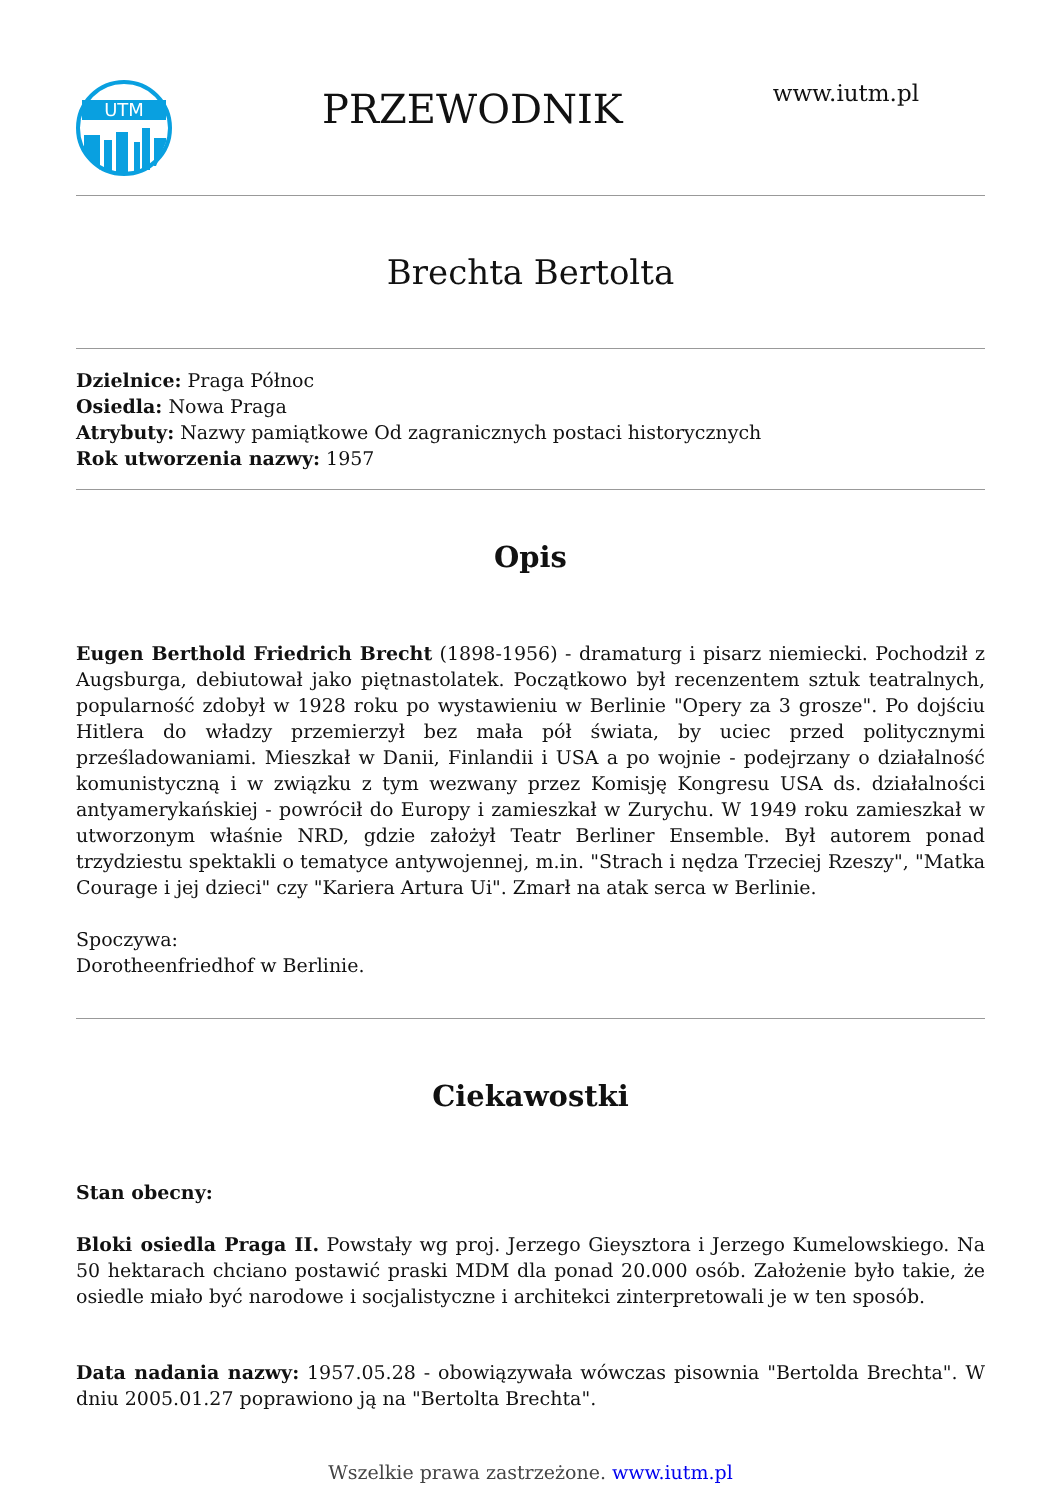UTM
PRZEWODNIK
www.iutm.pl
Brechta Bertolta
Dzielnice: Praga Północ
Osiedla: Nowa Praga
Atrybuty: Nazwy pamiątkowe Od zagranicznych postaci historycznych
Rok utworzenia nazwy: 1957
Opis
Eugen Berthold Friedrich Brecht (1898-1956) - dramaturg i pisarz niemiecki. Pochodził z Augsburga, debiutował jako piętnastolatek. Początkowo był recenzentem sztuk teatralnych, popularność zdobył w 1928 roku po wystawieniu w Berlinie "Opery za 3 grosze". Po dojściu Hitlera do władzy przemierzył bez mała pół świata, by uciec przed politycznymi prześladowaniami. Mieszkał w Danii, Finlandii i USA a po wojnie - podejrzany o działalność komunistyczną i w związku z tym wezwany przez Komisję Kongresu USA ds. działalności antyamerykańskiej - powrócił do Europy i zamieszkał w Zurychu. W 1949 roku zamieszkał w utworzonym właśnie NRD, gdzie założył Teatr Berliner Ensemble. Był autorem ponad trzydziestu spektakli o tematyce antywojennej, m.in. "Strach i nędza Trzeciej Rzeszy", "Matka Courage i jej dzieci" czy "Kariera Artura Ui". Zmarł na atak serca w Berlinie.
Spoczywa:
Dorotheenfriedhof w Berlinie.
Ciekawostki
Stan obecny:
Bloki osiedla Praga II. Powstały wg proj. Jerzego Gieysztora i Jerzego Kumelowskiego. Na 50 hektarach chciano postawić praski MDM dla ponad 20.000 osób. Założenie było takie, że osiedle miało być narodowe i socjalistyczne i architekci zinterpretowali je w ten sposób.
Data nadania nazwy: 1957.05.28 - obowiązywała wówczas pisownia "Bertolda Brechta". W dniu 2005.01.27 poprawiono ją na "Bertolta Brechta".
Wszelkie prawa zastrzeżone. www.iutm.pl